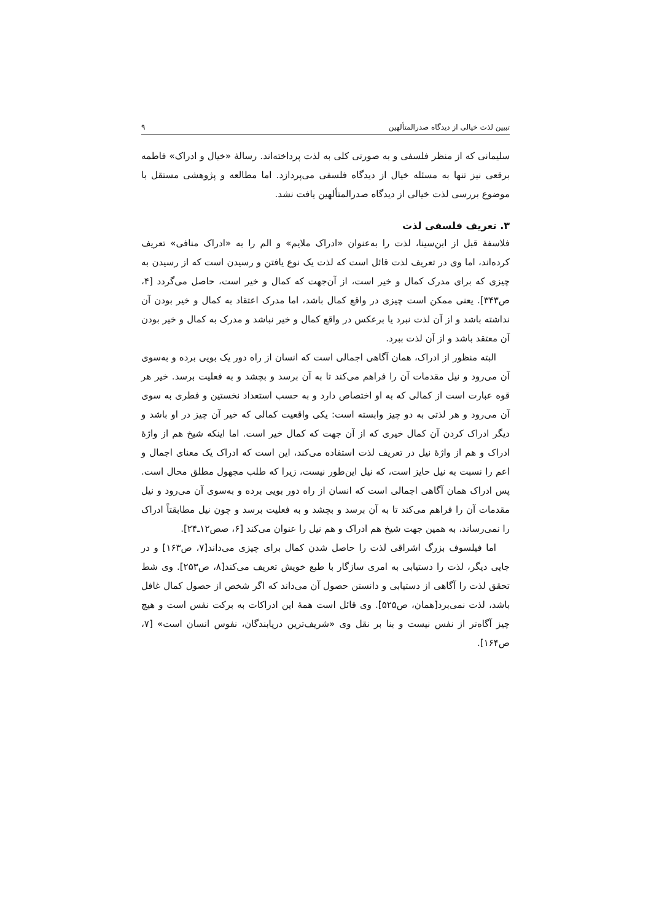تبیین لذت خیالی از دیدگاه صدرالمتألهین ۹
سلیمانی که از منظر فلسفی و به صورتی کلی به لذت پرداخته‌اند. رسالهٔ «خیال و ادراک» فاطمه برقعی نیز تنها به مسئله خیال از دیدگاه فلسفی می‌پردازد. اما مطالعه و پژوهشی مستقل با موضوع بررسی لذت خیالی از دیدگاه صدرالمتألهین یافت نشد.
۳. تعریف فلسفی لذت
فلاسفهٔ قبل از ابن‌سینا، لذت را به‌عنوان «ادراک ملایم» و الم را به «ادراک منافی» تعریف کرده‌اند، اما وی در تعریف لذت قائل است که لذت یک نوع یافتن و رسیدن است که از رسیدن به چیزی که برای مدرک کمال و خیر است، از آن‌جهت که کمال و خیر است، حاصل می‌گردد [۴، ص۳۴۳]. یعنی ممکن است چیزی در واقع کمال باشد، اما مدرک اعتقاد به کمال و خیر بودن آن نداشته باشد و از آن لذت نبرد یا برعکس در واقع کمال و خیر نباشد و مدرک به کمال و خیر بودن آن معتقد باشد و از آن لذت ببرد.
البته منظور از ادراک، همان آگاهی اجمالی است که انسان از راه دور یک بویی برده و به‌سوی آن می‌رود و نیل مقدمات آن را فراهم می‌کند تا به آن برسد و بچشد و به فعلیت برسد. خیر هر قوه عبارت است از کمالی که به او اختصاص دارد و به حسب استعداد نخستین و فطری به سوی آن می‌رود و هر لذتی به دو چیز وابسته است: یکی واقعیت کمالی که خیر آن چیز در او باشد و دیگر ادراک کردن آن کمال خیری که از آن جهت که کمال خیر است. اما اینکه شیخ هم از واژهٔ ادراک و هم از واژهٔ نیل در تعریف لذت استفاده می‌کند، این است که ادراک یک معنای اجمال و اعم را نسبت به نیل حایز است، که نیل این‌طور نیست، زیرا که طلب مجهول مطلق محال است. پس ادراک همان آگاهی اجمالی است که انسان از راه دور بویی برده و به‌سوی آن می‌رود و نیل مقدمات آن را فراهم می‌کند تا به آن برسد و بچشد و به فعلیت برسد و چون نیل مطابقتاً ادراک را نمی‌رساند، به همین جهت شیخ هم ادراک و هم نیل را عنوان می‌کند [۶، صص۱۲ـ۲۴].
اما فیلسوف بزرگ اشراقی لذت را حاصل شدن کمال برای چیزی می‌داند[۷، ص۱۶۳] و در جایی دیگر، لذت را دستیابی به امری سازگار با طبع خویش تعریف می‌کند[۸، ص۲۵۳]. وی شط تحقق لذت را آگاهی از دستیابی و دانستن حصول آن می‌داند که اگر شخص از حصول کمال غافل باشد، لذت نمی‌برد[همان، ص۵۲۵]. وی قائل است همهٔ این ادراکات به برکت نفس است و هیچ چیز آگاه‌تر از نفس نیست و بنا بر نقل وی «شریف‌ترین دریابندگان، نفوس انسان است» [۷، ص۱۶۴].